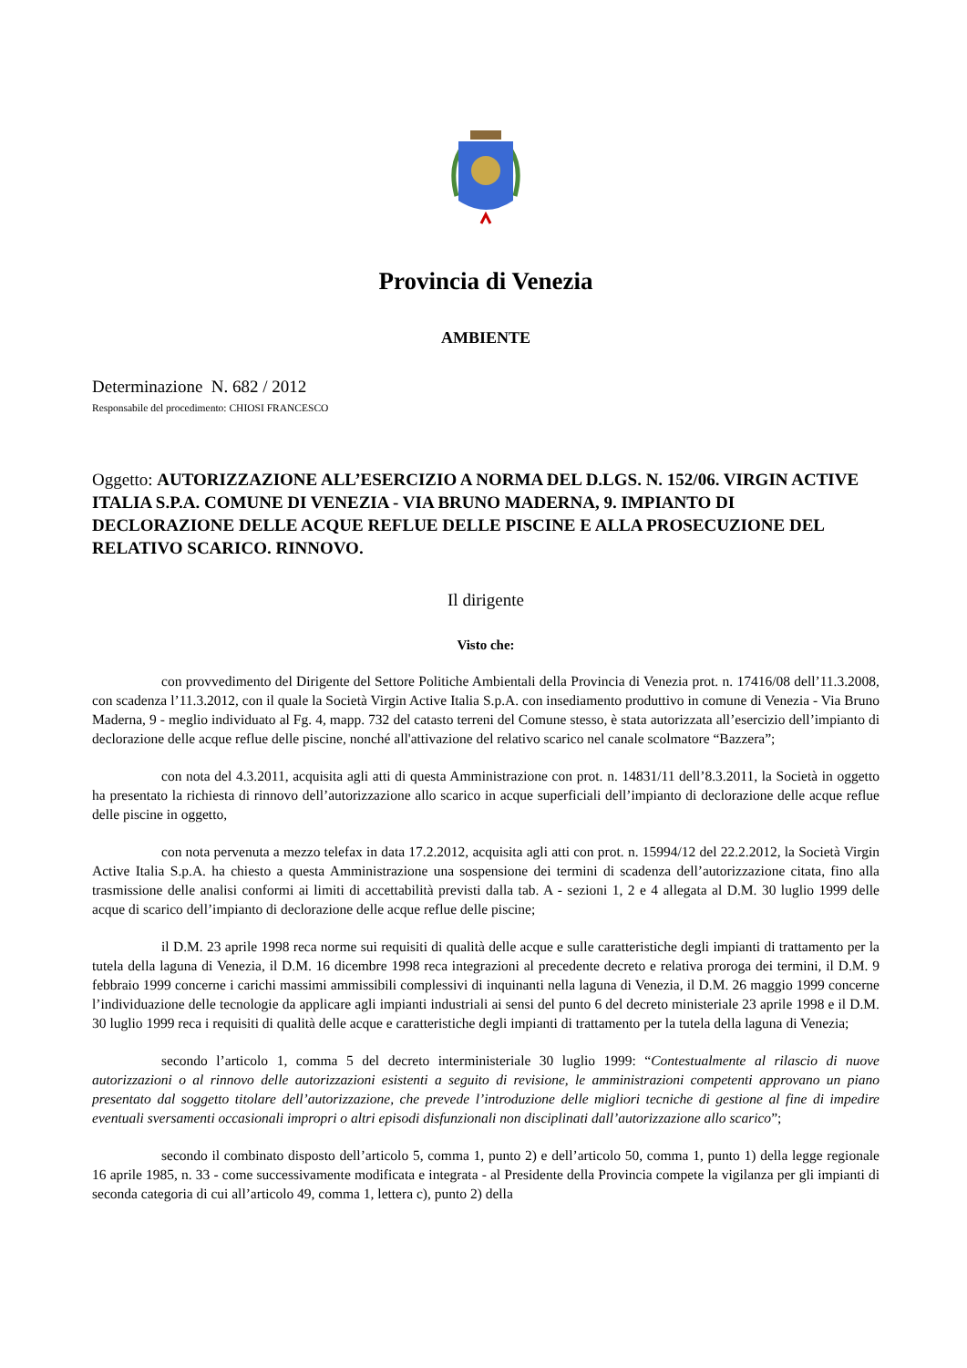Provincia di Venezia
AMBIENTE
Determinazione N. 682 / 2012
Responsabile del procedimento: CHIOSI FRANCESCO
Oggetto: AUTORIZZAZIONE ALL’ESERCIZIO A NORMA DEL D.LGS. N. 152/06. VIRGIN ACTIVE ITALIA S.P.A. COMUNE DI VENEZIA - VIA BRUNO MADERNA, 9. IMPIANTO DI DECLORAZIONE DELLE ACQUE REFLUE DELLE PISCINE E ALLA PROSECUZIONE DEL RELATIVO SCARICO. RINNOVO.
Il dirigente
Visto che:
con provvedimento del Dirigente del Settore Politiche Ambientali della Provincia di Venezia prot. n. 17416/08 dell’11.3.2008, con scadenza l’11.3.2012, con il quale la Società Virgin Active Italia S.p.A. con insediamento produttivo in comune di Venezia - Via Bruno Maderna, 9 - meglio individuato al Fg. 4, mapp. 732 del catasto terreni del Comune stesso, è stata autorizzata all’esercizio dell’impianto di declorazione delle acque reflue delle piscine, nonché all'attivazione del relativo scarico nel canale scolmatore “Bazzera”;
con nota del 4.3.2011, acquisita agli atti di questa Amministrazione con prot. n. 14831/11 dell’8.3.2011, la Società in oggetto ha presentato la richiesta di rinnovo dell’autorizzazione allo scarico in acque superficiali dell’impianto di declorazione delle acque reflue delle piscine in oggetto,
con nota pervenuta a mezzo telefax in data 17.2.2012, acquisita agli atti con prot. n. 15994/12 del 22.2.2012, la Società Virgin Active Italia S.p.A. ha chiesto a questa Amministrazione una sospensione dei termini di scadenza dell’autorizzazione citata, fino alla trasmissione delle analisi conformi ai limiti di accettabilità previsti dalla tab. A - sezioni 1, 2 e 4 allegata al D.M. 30 luglio 1999 delle acque di scarico dell’impianto di declorazione delle acque reflue delle piscine;
il D.M. 23 aprile 1998 reca norme sui requisiti di qualità delle acque e sulle caratteristiche degli impianti di trattamento per la tutela della laguna di Venezia, il D.M. 16 dicembre 1998 reca integrazioni al precedente decreto e relativa proroga dei termini, il D.M. 9 febbraio 1999 concerne i carichi massimi ammissibili complessivi di inquinanti nella laguna di Venezia, il D.M. 26 maggio 1999 concerne l’individuazione delle tecnologie da applicare agli impianti industriali ai sensi del punto 6 del decreto ministeriale 23 aprile 1998 e il D.M. 30 luglio 1999 reca i requisiti di qualità delle acque e caratteristiche degli impianti di trattamento per la tutela della laguna di Venezia;
secondo l’articolo 1, comma 5 del decreto interministeriale 30 luglio 1999: “Contestualmente al rilascio di nuove autorizzazioni o al rinnovo delle autorizzazioni esistenti a seguito di revisione, le amministrazioni competenti approvano un piano presentato dal soggetto titolare dell’autorizzazione, che prevede l’introduzione delle migliori tecniche di gestione al fine di impedire eventuali sversamenti occasionali impropri o altri episodi disfunzionali non disciplinati dall’autorizzazione allo scarico”;
secondo il combinato disposto dell’articolo 5, comma 1, punto 2) e dell’articolo 50, comma 1, punto 1) della legge regionale 16 aprile 1985, n. 33 - come successivamente modificata e integrata - al Presidente della Provincia compete la vigilanza per gli impianti di seconda categoria di cui all’articolo 49, comma 1, lettera c), punto 2) della